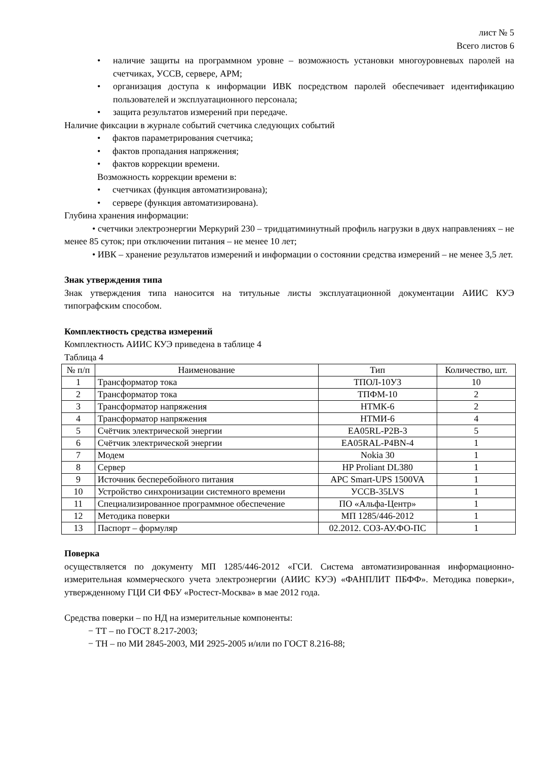лист № 5
Всего листов 6
• наличие защиты на программном уровне – возможность установки многоуровневых паролей на счетчиках, УССВ, сервере, АРМ;
• организация доступа к информации ИВК посредством паролей обеспечивает идентификацию пользователей и эксплуатационного персонала;
• защита результатов измерений при передаче.
Наличие фиксации в журнале событий счетчика следующих событий
• фактов параметрирования счетчика;
• фактов пропадания напряжения;
• фактов коррекции времени.
Возможность коррекции времени в:
• счетчиках (функция автоматизирована);
• сервере (функция автоматизирована).
Глубина хранения информации:
• счетчики электроэнергии Меркурий 230 – тридцатиминутный профиль нагрузки в двух направлениях – не менее 85 суток; при отключении питания – не менее 10 лет;
• ИВК – хранение результатов измерений и информации о состоянии средства измерений – не менее 3,5 лет.
Знак утверждения типа
Знак утверждения типа наносится на титульные листы эксплуатационной документации АИИС КУЭ типографским способом.
Комплектность средства измерений
Комплектность АИИС КУЭ приведена в таблице 4
Таблица 4
| № п/п | Наименование | Тип | Количество, шт. |
| --- | --- | --- | --- |
| 1 | Трансформатор тока | ТПОЛ-10У3 | 10 |
| 2 | Трансформатор тока | ТПФМ-10 | 2 |
| 3 | Трансформатор напряжения | НТМК-6 | 2 |
| 4 | Трансформатор напряжения | НТМИ-6 | 4 |
| 5 | Счётчик электрической энергии | EA05RL-P2B-3 | 5 |
| 6 | Счётчик электрической энергии | EA05RAL-P4BN-4 | 1 |
| 7 | Модем | Nokia 30 | 1 |
| 8 | Сервер | HP Proliant DL380 | 1 |
| 9 | Источник бесперебойного питания | APC Smart-UPS 1500VA | 1 |
| 10 | Устройство синхронизации системного времени | УССВ-35LVS | 1 |
| 11 | Специализированное программное обеспечение | ПО «Альфа-Центр» | 1 |
| 12 | Методика поверки | МП 1285/446-2012 | 1 |
| 13 | Паспорт – формуляр | 02.2012. СОЗ-АУ.ФО-ПС | 1 |
Поверка
осуществляется по документу МП 1285/446-2012 «ГСИ. Система автоматизированная информационно-измерительная коммерческого учета электроэнергии (АИИС КУЭ) «ФАНПЛИТ ПБФФ». Методика поверки», утвержденному ГЦИ СИ ФБУ «Ростест-Москва» в мае 2012 года.
Средства поверки – по НД на измерительные компоненты:
− ТТ – по ГОСТ 8.217-2003;
− ТН – по МИ 2845-2003, МИ 2925-2005 и/или по ГОСТ 8.216-88;